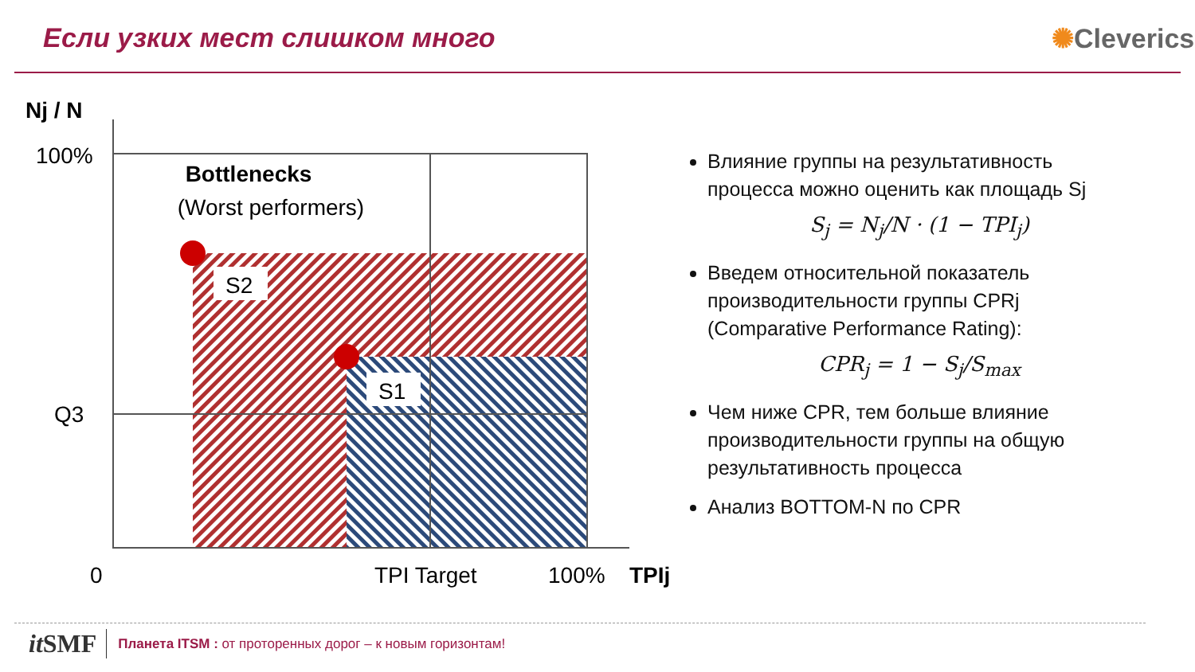Если узких мест слишком много ✺Cleverics
S2
S1
Nj / N
100%
Q3
Bottlenecks
(Worst performers)
0
TPI Target
100%
TPIj
Влияние группы на результативность процесса можно оценить как площадь Sj
S<sub>j</sub> = N<sub>j</sub>/N · (1 − TPI<sub>j</sub>)
Введем относительной показатель производительности группы CPRj (Comparative Performance Rating):
CPR<sub>j</sub> = 1 − S<sub>j</sub>/S<sub>max</sub>
Чем ниже CPR, тем больше влияние производительности группы на общую результативность процесса
Анализ BOTTOM-N по CPR
it SMF Планета ITSM : от проторенных дорог – к новым горизонтам!